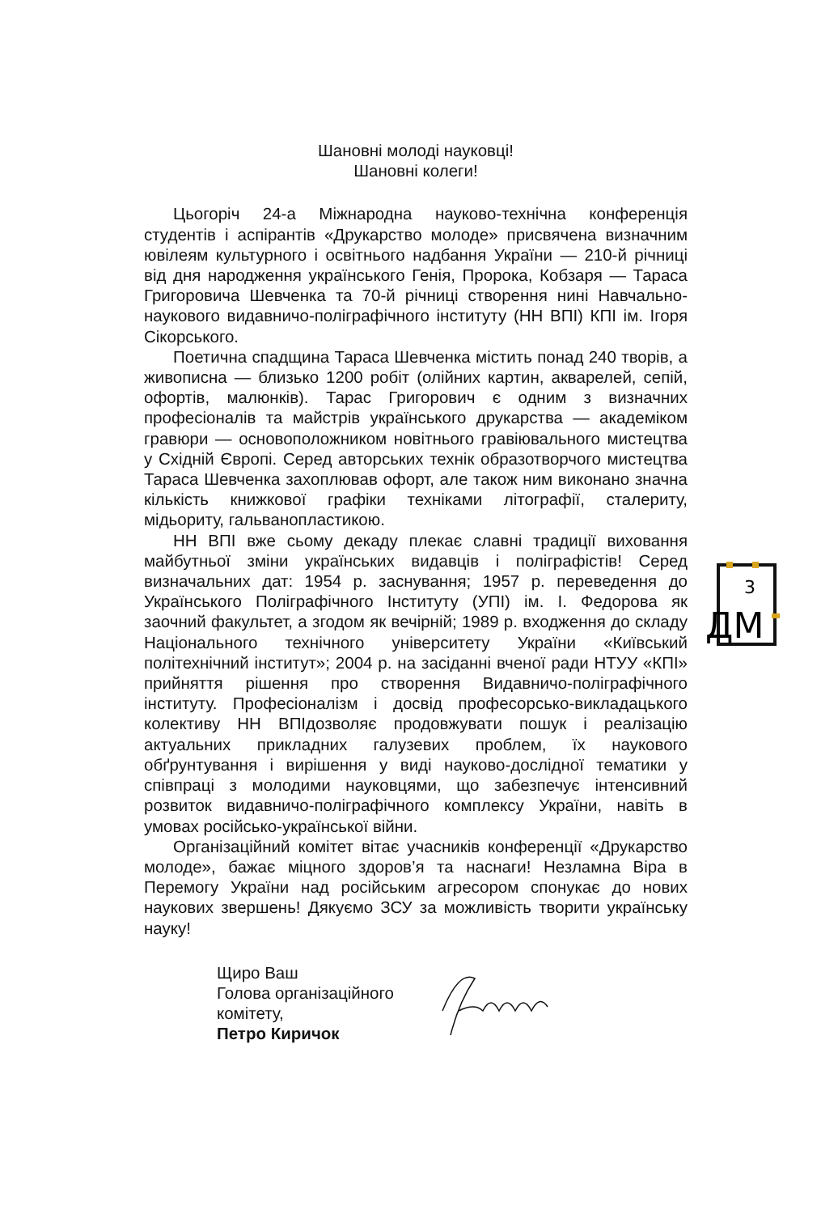Шановні молоді науковці!
Шановні колеги!
Цьогоріч 24-а Міжнародна науково-технічна конференція студентів і аспірантів «Друкарство молоде» присвячена визначним ювілеям культурного і освітнього надбання України — 210-й річниці від дня народження українського Генія, Пророка, Кобзаря — Тараса Григоровича Шевченка та 70-й річниці створення нині Навчально-наукового видавничо-поліграфічного інституту (НН ВПІ) КПІ ім. Ігоря Сікорського.
Поетична спадщина Тараса Шевченка містить понад 240 творів, а живописна — близько 1200 робіт (олійних картин, акварелей, сепій, офортів, малюнків). Тарас Григорович є одним з визначних професіоналів та майстрів українського друкарства — академіком гравюри — основоположником новітнього гравіювального мистецтва у Східній Європі. Серед авторських технік образотворчого мистецтва Тараса Шевченка захоплював офорт, але також ним виконано значна кількість книжкової графіки техніками літографії, сталериту, мідьориту, гальванопластикою.
НН ВПІ вже сьому декаду плекає славні традиції виховання майбутньої зміни українських видавців і поліграфістів! Серед визначальних дат: 1954 р. заснування; 1957 р. переведення до Українського Поліграфічного Інституту (УПІ) ім. І. Федорова як заочний факультет, а згодом як вечірній; 1989 р. входження до складу Національного технічного університету України «Київський політехнічний інститут»; 2004 р. на засіданні вченої ради НТУУ «КПІ» прийняття рішення про створення Видавничо-поліграфічного інституту. Професіоналізм і досвід професорсько-викладацького колективу НН ВПІдозволяє продовжувати пошук і реалізацію актуальних прикладних галузевих проблем, їх наукового обґрунтування і вирішення у виді науково-дослідної тематики у співпраці з молодими науковцями, що забезпечує інтенсивний розвиток видавничо-поліграфічного комплексу України, навіть в умовах російсько-української війни.
Організаційний комітет вітає учасників конференції «Друкарство молоде», бажає міцного здоров’я та наснаги! Незламна Віра в Перемогу України над російським агресором спонукає до нових наукових звершень! Дякуємо ЗСУ за можливість творити українську науку!
Щиро Ваш
Голова організаційного
комітету,
Петро Киричок
3
ДМ